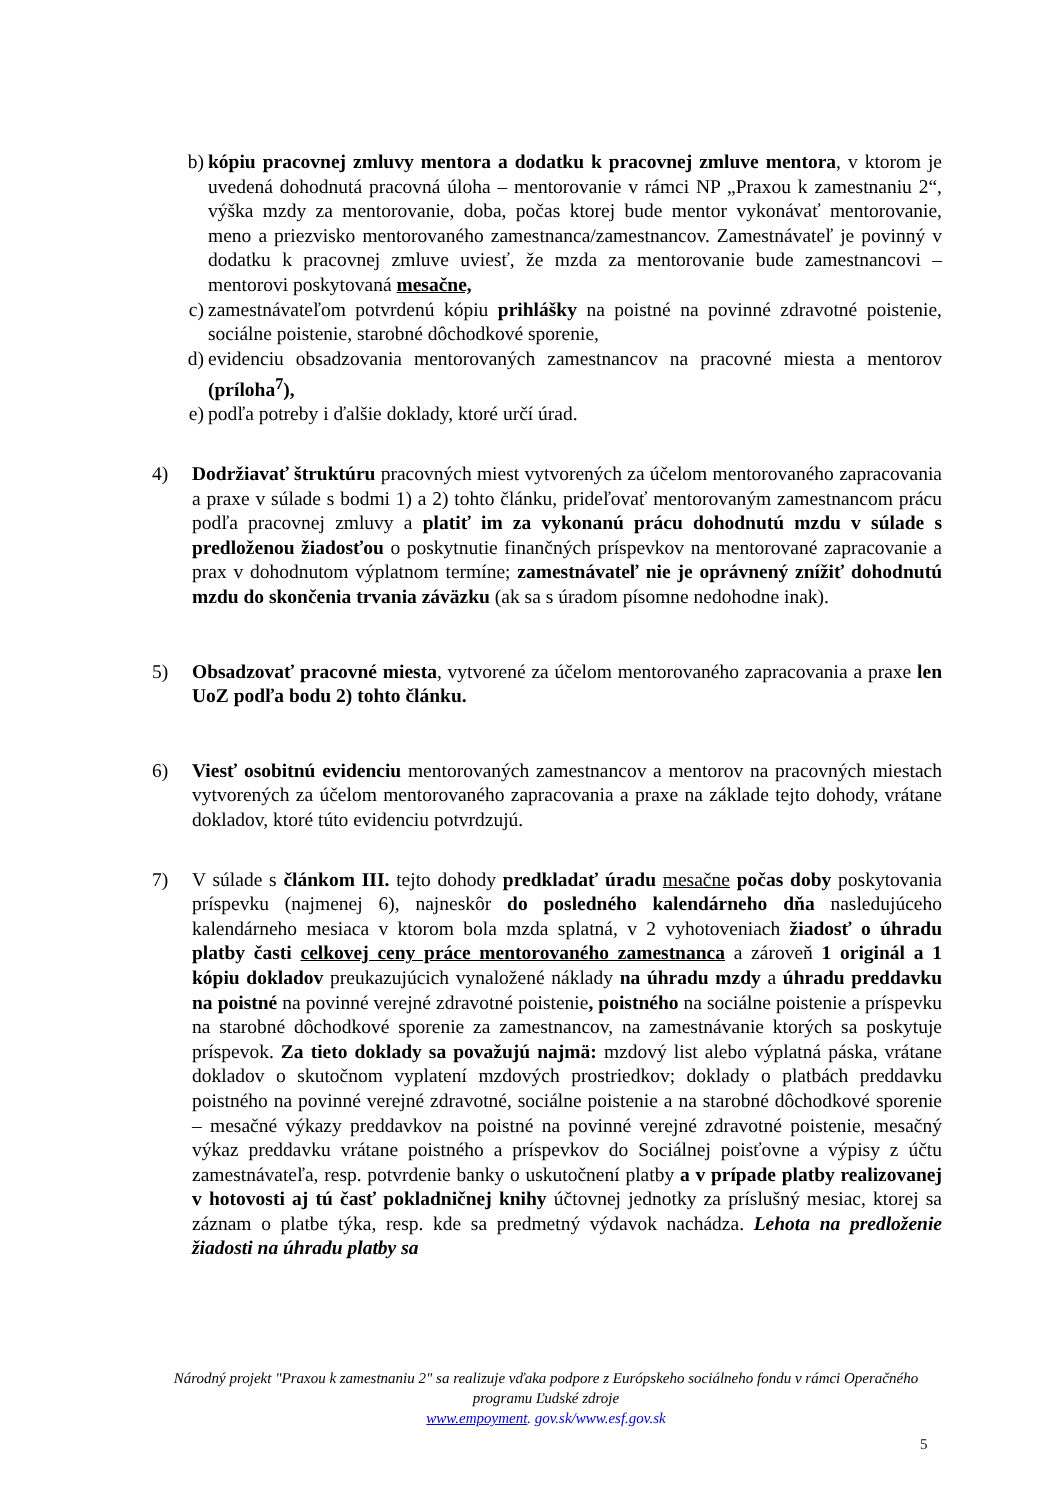b) kópiu pracovnej zmluvy mentora a dodatku k pracovnej zmluve mentora, v ktorom je uvedená dohodnutá pracovná úloha – mentorovanie v rámci NP „Praxou k zamestnaniu 2“, výška mzdy za mentorovanie, doba, počas ktorej bude mentor vykonávať mentorovanie, meno a priezvisko mentorovaného zamestnanca/zamestnancov. Zamestnávateľ je povinný v dodatku k pracovnej zmluve uviesť, že mzda za mentorovanie bude zamestnancovi – mentorovi poskytovaná mesačne,
c) zamestnávateľom potvrdenú kópiu prihlášky na poistné na povinné zdravotné poistenie, sociálne poistenie, starobné dôchodkové sporenie,
d) evidenciu obsadzovania mentorovaných zamestnancov na pracovné miesta a mentorov (príloha<sup>7</sup>),
e) podľa potreby i ďalšie doklady, ktoré určí úrad.
4) Dodržiavať štruktúru pracovných miest vytvorených za účelom mentorovaného zapracovania a praxe v súlade s bodmi 1) a 2) tohto článku, prideľovať mentorovaným zamestnancom prácu podľa pracovnej zmluvy a platiť im za vykonanú prácu dohodnutú mzdu v súlade s predloženou žiadosťou o poskytnutie finančných príspevkov na mentorované zapracovanie a prax v dohodnutom výplatnom termíne; zamestnávateľ nie je oprávnený znížiť dohodnutú mzdu do skončenia trvania záväzku (ak sa s úradom písomne nedohodne inak).
5) Obsadzovať pracovné miesta, vytvorené za účelom mentorovaného zapracovania a praxe len UoZ podľa bodu 2) tohto článku.
6) Viesť osobitnú evidenciu mentorovaných zamestnancov a mentorov na pracovných miestach vytvorených za účelom mentorovaného zapracovania a praxe na základe tejto dohody, vrátane dokladov, ktoré túto evidenciu potvrdzujú.
7) V súlade s článkom III. tejto dohody predkladať úradu mesačne počas doby poskytovania príspevku (najmenej 6), najneskôr do posledného kalendárneho dňa nasledujúceho kalendárneho mesiaca v ktorom bola mzda splatná, v 2 vyhotoveniach žiadosť o úhradu platby časti celkovej ceny práce mentorovaného zamestnanca a zároveň 1 originál a 1 kópiu dokladov preukazujúcich vynaložené náklady na úhradu mzdy a úhradu preddavku na poistné na povinné verejné zdravotné poistenie, poistného na sociálne poistenie a príspevku na starobné dôchodkové sporenie za zamestnancov, na zamestnávanie ktorých sa poskytuje príspevok. Za tieto doklady sa považujú najmä: mzdový list alebo výplatná páska, vrátane dokladov o skutočnom vyplatení mzdových prostriedkov; doklady o platbách preddavku poistného na povinné verejné zdravotné, sociálne poistenie a na starobné dôchodkové sporenie – mesačné výkazy preddavkov na poistné na povinné verejné zdravotné poistenie, mesačný výkaz preddavku vrátane poistného a príspevkov do Sociálnej poisťovne a výpisy z účtu zamestnávateľa, resp. potvrdenie banky o uskutočnení platby a v prípade platby realizovanej v hotovosti aj tú časť pokladničnej knihy účtovnej jednotky za príslušný mesiac, ktorej sa záznam o platbe týka, resp. kde sa predmetný výdavok nachádza. Lehota na predloženie žiadosti na úhradu platby sa
Národný projekt "Praxou k zamestnaniu 2" sa realizuje vďaka podpore z Európskeho sociálneho fondu v rámci Operačného programu Ľudské zdroje
www.empoyment. gov.sk/www.esf.gov.sk
5